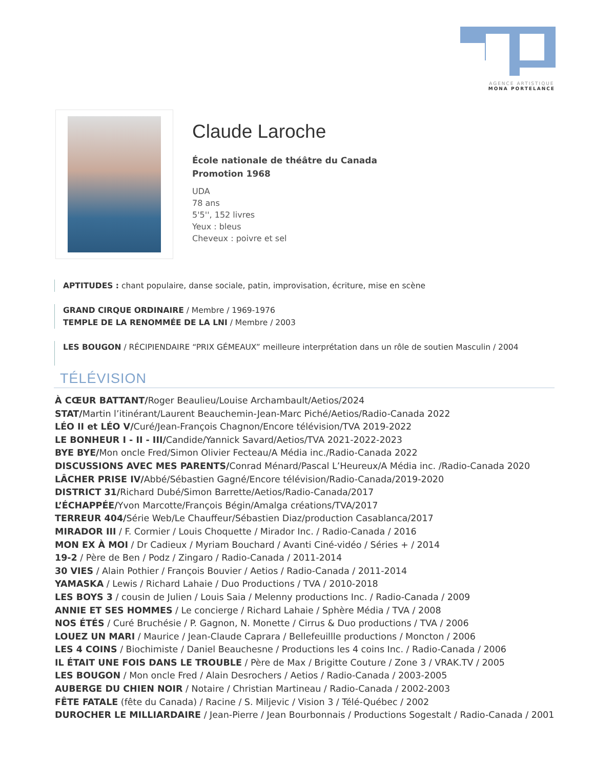AGENCE ARTISTIQUE
MONA PORTELANCE
Claude Laroche
École nationale de théâtre du Canada
Promotion 1968
UDA
78 ans
5'5'', 152 livres
Yeux : bleus
Cheveux : poivre et sel
APTITUDES : chant populaire, danse sociale, patin, improvisation, écriture, mise en scène
GRAND CIRQUE ORDINAIRE / Membre / 1969-1976
TEMPLE DE LA RENOMMÉE DE LA LNI / Membre / 2003
LES BOUGON / RÉCIPIENDAIRE “PRIX GÉMEAUX” meilleure interprétation dans un rôle de soutien Masculin / 2004
TÉLÉVISION
À CŒUR BATTANT/Roger Beaulieu/Louise Archambault/Aetios/2024
STAT/Martin l’itinérant/Laurent Beauchemin-Jean-Marc Piché/Aetios/Radio-Canada 2022
LÉO II et LÉO V/Curé/Jean-François Chagnon/Encore télévision/TVA 2019-2022
LE BONHEUR I - II - III/Candide/Yannick Savard/Aetios/TVA 2021-2022-2023
BYE BYE/Mon oncle Fred/Simon Olivier Fecteau/A Média inc./Radio-Canada 2022
DISCUSSIONS AVEC MES PARENTS/Conrad Ménard/Pascal L’Heureux/A Média inc. /Radio-Canada 2020
LÂCHER PRISE IV/Abbé/Sébastien Gagné/Encore télévision/Radio-Canada/2019-2020
DISTRICT 31/Richard Dubé/Simon Barrette/Aetios/Radio-Canada/2017
L’ÉCHAPPÉE/Yvon Marcotte/François Bégin/Amalga créations/TVA/2017
TERREUR 404/Série Web/Le Chauffeur/Sébastien Diaz/production Casablanca/2017
MIRADOR III / F. Cormier / Louis Choquette / Mirador Inc. / Radio-Canada / 2016
MON EX À MOI / Dr Cadieux / Myriam Bouchard / Avanti Ciné-vidéo / Séries + / 2014
19-2 / Père de Ben / Podz / Zingaro / Radio-Canada / 2011-2014
30 VIES / Alain Pothier / François Bouvier / Aetios / Radio-Canada / 2011-2014
YAMASKA / Lewis / Richard Lahaie / Duo Productions / TVA / 2010-2018
LES BOYS 3 / cousin de Julien / Louis Saia / Melenny productions Inc. / Radio-Canada / 2009
ANNIE ET SES HOMMES / Le concierge / Richard Lahaie / Sphère Média / TVA / 2008
NOS ÉTÉS / Curé Bruchésie / P. Gagnon, N. Monette / Cirrus & Duo productions / TVA / 2006
LOUEZ UN MARI / Maurice / Jean-Claude Caprara / Bellefeuillle productions / Moncton / 2006
LES 4 COINS / Biochimiste / Daniel Beauchesne / Productions les 4 coins Inc. / Radio-Canada / 2006
IL ÉTAIT UNE FOIS DANS LE TROUBLE / Père de Max / Brigitte Couture / Zone 3 / VRAK.TV / 2005
LES BOUGON / Mon oncle Fred / Alain Desrochers / Aetios / Radio-Canada / 2003-2005
AUBERGE DU CHIEN NOIR / Notaire / Christian Martineau / Radio-Canada / 2002-2003
FÊTE FATALE (fête du Canada) / Racine / S. Miljevic / Vision 3 / Télé-Québec / 2002
DUROCHER LE MILLIARDAIRE / Jean-Pierre / Jean Bourbonnais / Productions Sogestalt / Radio-Canada / 2001